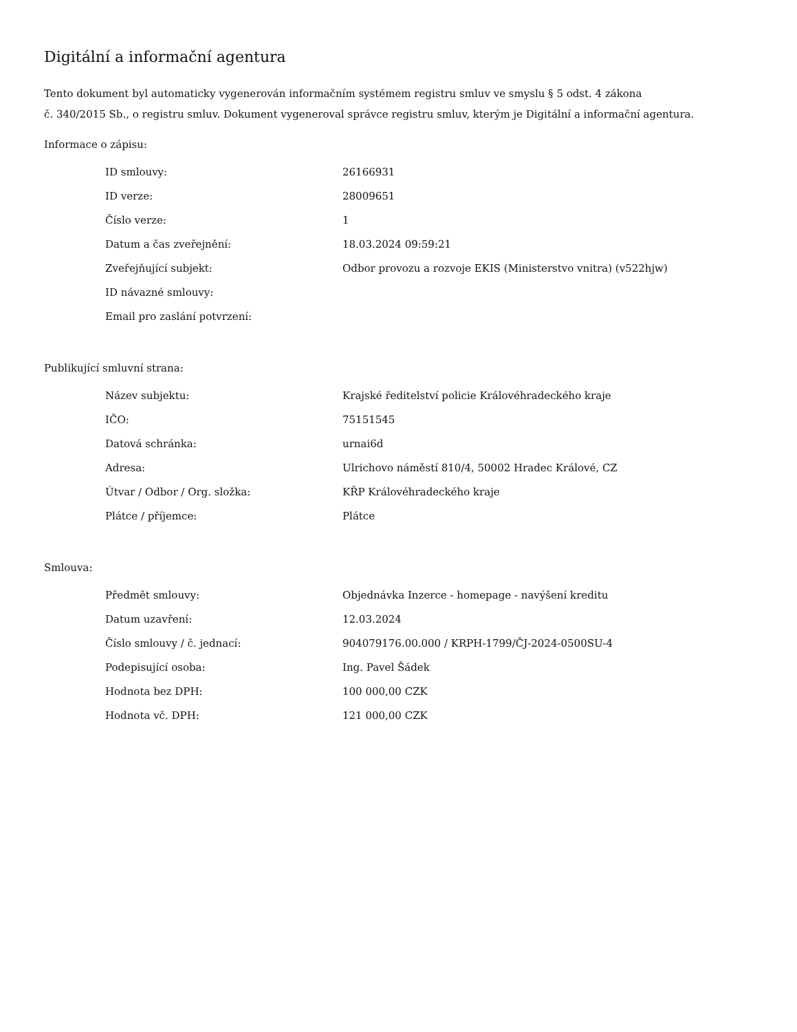Digitální a informační agentura
Tento dokument byl automaticky vygenerován informačním systémem registru smluv ve smyslu § 5 odst. 4 zákona
č. 340/2015 Sb., o registru smluv. Dokument vygeneroval správce registru smluv, kterým je Digitální a informační agentura.
Informace o zápisu:
| ID smlouvy: | 26166931 |
| ID verze: | 28009651 |
| Číslo verze: | 1 |
| Datum a čas zveřejnění: | 18.03.2024 09:59:21 |
| Zveřejňující subjekt: | Odbor provozu a rozvoje EKIS (Ministerstvo vnitra) (v522hjw) |
| ID návazné smlouvy: | |
| Email pro zaslání potvrzení: | |
Publikující smluvní strana:
| Název subjektu: | Krajské ředitelství policie Královéhradeckého kraje |
| IČO: | 75151545 |
| Datová schránka: | urnai6d |
| Adresa: | Ulrichovo náměstí 810/4, 50002 Hradec Králové, CZ |
| Útvar / Odbor / Org. složka: | KŘP Královéhradeckého kraje |
| Plátce / příjemce: | Plátce |
Smlouva:
| Předmět smlouvy: | Objednávka Inzerce - homepage - navýšení kreditu |
| Datum uzavření: | 12.03.2024 |
| Číslo smlouvy / č. jednací: | 904079176.00.000 / KRPH-1799/ČJ-2024-0500SU-4 |
| Podepisující osoba: | Ing. Pavel Šádek |
| Hodnota bez DPH: | 100 000,00 CZK |
| Hodnota vč. DPH: | 121 000,00 CZK |